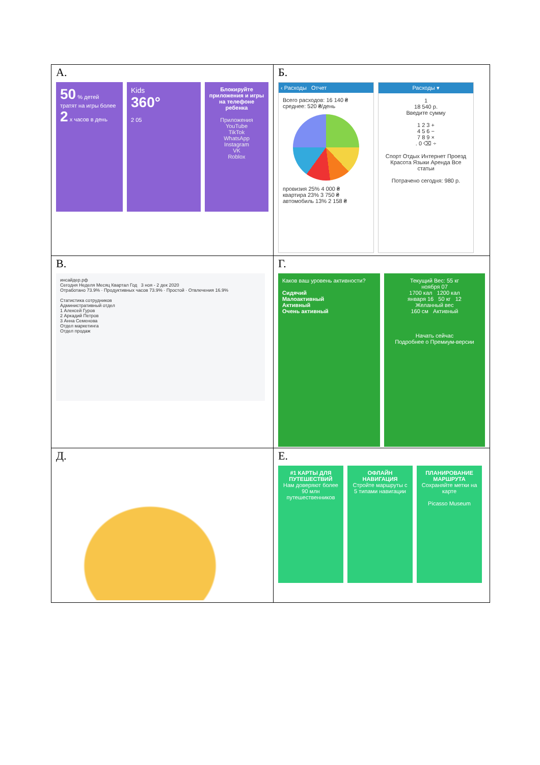| А. 50 % детей тратят на игры более 2 x часов в день Kids 360° 2 05 Блокируйте приложения и игры на телефоне ребенка Приложения YouTube TikTok WhatsApp Instagram VK Roblox | Б. ‹ Расходы Отчет Всего расходов: 16 140 ₴ среднее: 520 ₴/день провизия 25% 4 000 ₴ квартира 23% 3 750 ₴ автомобиль 13% 2 158 ₴ Расходы ▾ 1 18 540 р. Введите сумму 1 2 3 + 4 5 6 − 7 8 9 × . 0 ⌫ ÷ Спорт Отдых Интернет Проезд Красота Языки Аренда Все статьи Потрачено сегодня: 980 р. |
| В. инсайдер.рф Сегодня Неделя Месяц Квартал Год 3 ноя - 2 дек 2020 Отработано 73.9% · Продуктивных часов 73.9% · Простой · Отвлечения 16.9% Статистика сотрудников Административный отдел 1 Алексей Гуров 2 Аркадий Петров 3 Анна Семенова Отдел маркетинга Отдел продаж | Г. Каков ваш уровень активности? Сидячий Малоактивный Активный Очень активный Текущий Вес: 55 кг ноября 07 1700 кал 1200 кал января 16 50 кг 12 Желанный вес 160 см Активный Начать сейчас Подробнее о Премиум-версии |
| Д. | Е. #1 КАРТЫ ДЛЯ ПУТЕШЕСТВИЙ Нам доверяют более 90 млн путешественников ОФЛАЙН НАВИГАЦИЯ Стройте маршруты с 5 типами навигации ПЛАНИРОВАНИЕ МАРШРУТА Сохраняйте метки на карте Picasso Museum |